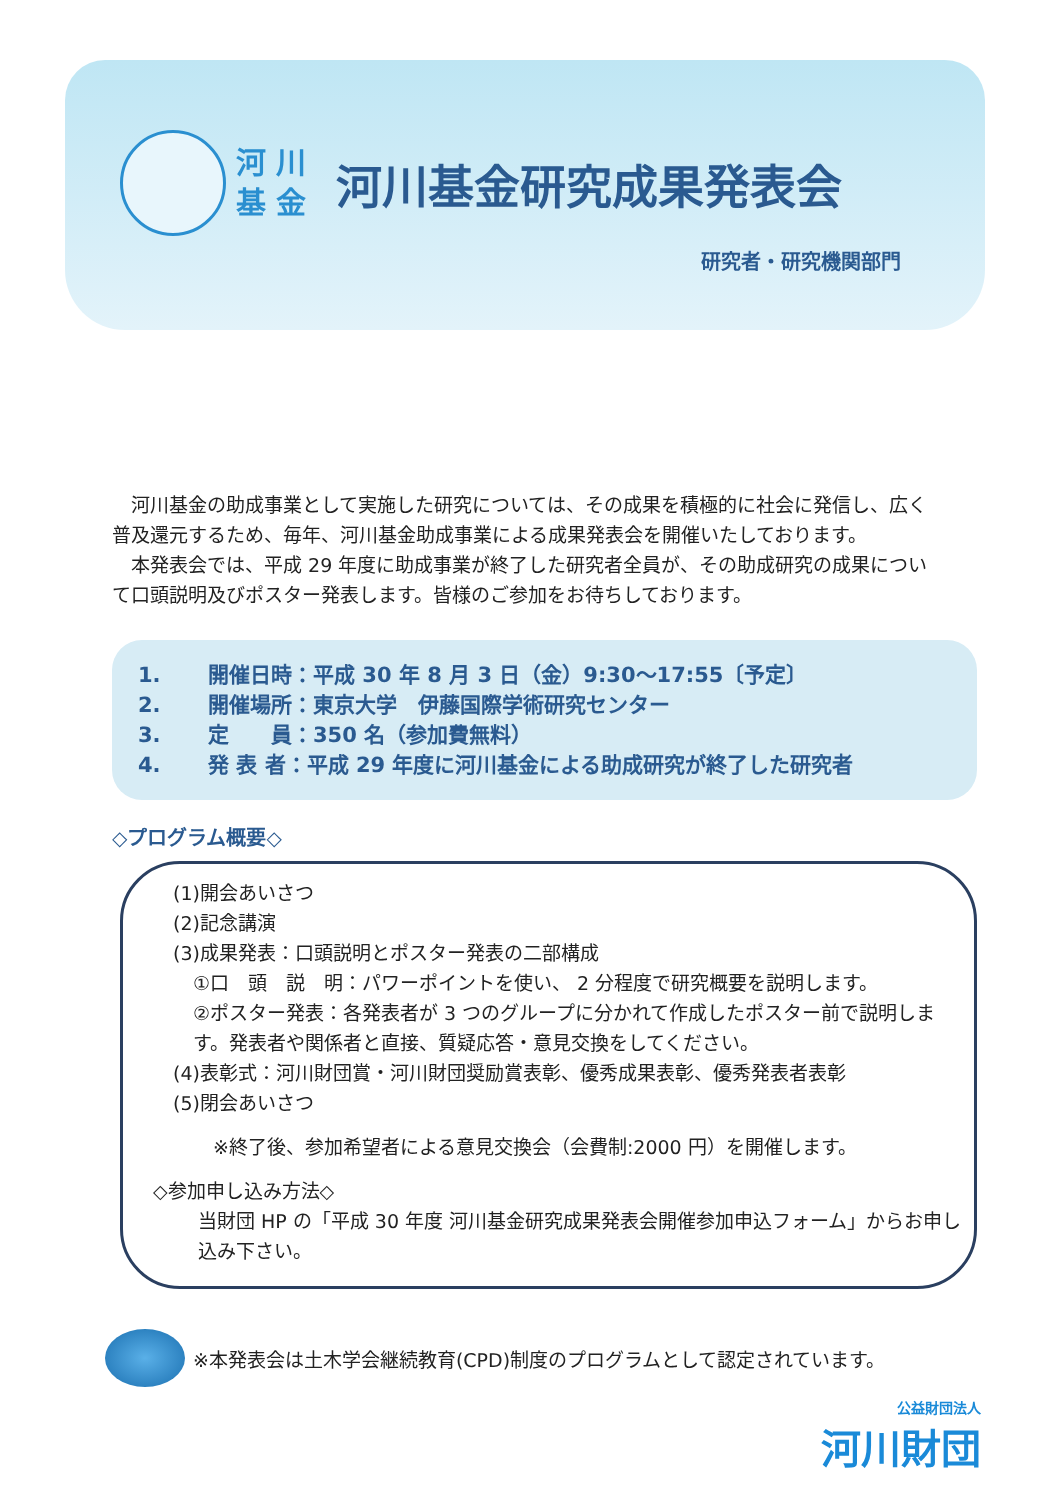河 川
基 金
河川基金研究成果発表会
研究者・研究機関部門
　河川基金の助成事業として実施した研究については、その成果を積極的に社会に発信し、広く普及還元するため、毎年、河川基金助成事業による成果発表会を開催いたしております。
　本発表会では、平成 29 年度に助成事業が終了した研究者全員が、その助成研究の成果について口頭説明及びポスター発表します。皆様のご参加をお待ちしております。
1. 開催日時：平成 30 年 8 月 3 日（金）9:30～17:55〔予定〕
2. 開催場所：東京大学　伊藤国際学術研究センター
3. 定　　員：350 名（参加費無料）
4. 発 表 者：平成 29 年度に河川基金による助成研究が終了した研究者
◇プログラム概要◇
(1)開会あいさつ
(2)記念講演
(3)成果発表：口頭説明とポスター発表の二部構成
①口　頭　説　明：パワーポイントを使い、 2 分程度で研究概要を説明します。
②ポスター発表：各発表者が 3 つのグループに分かれて作成したポスター前で説明します。発表者や関係者と直接、質疑応答・意見交換をしてください。
(4)表彰式：河川財団賞・河川財団奨励賞表彰、優秀成果表彰、優秀発表者表彰
(5)閉会あいさつ
※終了後、参加希望者による意見交換会（会費制:2000 円）を開催します。
◇参加申し込み方法◇
当財団 HP の「平成 30 年度 河川基金研究成果発表会開催参加申込フォーム」からお申し込み下さい。
※本発表会は土木学会継続教育(CPD)制度のプログラムとして認定されています。
公益財団法人
河川財団